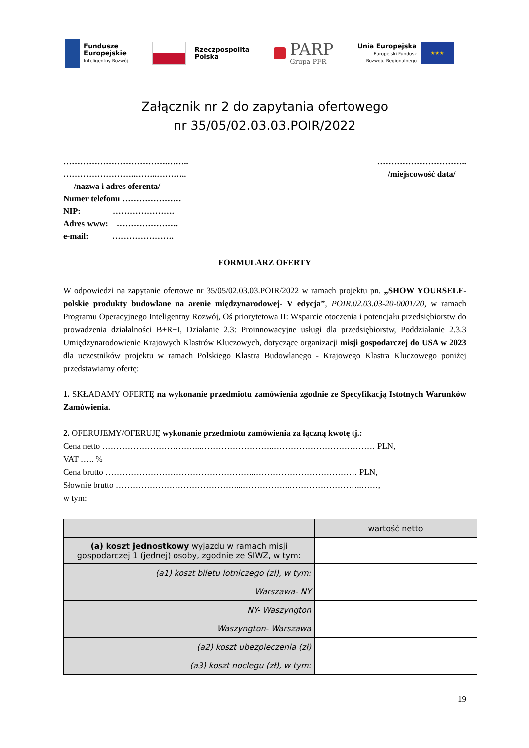Fundusze
Europejskie
Inteligentny Rozwój
Rzeczpospolita
Polska
PARP
Grupa PFR
Unia Europejska
Europejski Fundusz
Rozwoju Regionalnego
★★★
Załącznik nr 2 do zapytania ofertowego
nr 35/05/02.03.03.POIR/2022
……………………………….……..
……………………..……..………..
/nazwa i adres oferenta/
Numer telefonu …………………
NIP: ………………….
Adres www: ………………….
e-mail: ………………….
…………………………..
/miejscowość data/
FORMULARZ OFERTY
W odpowiedzi na zapytanie ofertowe nr 35/05/02.03.03.POIR/2022 w ramach projektu pn. „SHOW YOURSELF- polskie produkty budowlane na arenie międzynarodowej- V edycja”, POIR.02.03.03-20-0001/20, w ramach Programu Operacyjnego Inteligentny Rozwój, Oś priorytetowa II: Wsparcie otoczenia i potencjału przedsiębiorstw do prowadzenia działalności B+R+I, Działanie 2.3: Proinnowacyjne usługi dla przedsiębiorstw, Poddziałanie 2.3.3 Umiędzynarodowienie Krajowych Klastrów Kluczowych, dotyczące organizacji misji gospodarczej do USA w 2023 dla uczestników projektu w ramach Polskiego Klastra Budowlanego - Krajowego Klastra Kluczowego poniżej przedstawiamy ofertę:
1. SKŁADAMY OFERTĘ na wykonanie przedmiotu zamówienia zgodnie ze Specyfikacją Istotnych Warunków Zamówienia.
2. OFERUJEMY/OFERUJĘ wykonanie przedmiotu zamówienia za łączną kwotę tj.:
Cena netto ……………………………...……………………..……………………………… PLN,
VAT ….. %
Cena brutto ……………………………………………...……………………………… PLN,
Słownie brutto ……………………………………....……………..……………………..……,
w tym:
| | wartość netto |
| --- | --- |
| (a) koszt jednostkowy wyjazdu w ramach misji gospodarczej 1 (jednej) osoby, zgodnie ze SIWZ, w tym: | |
| (a1) koszt biletu lotniczego (zł), w tym: | |
| Warszawa- NY | |
| NY- Waszyngton | |
| Waszyngton- Warszawa | |
| (a2) koszt ubezpieczenia (zł) | |
| (a3) koszt noclegu (zł), w tym: | |
19